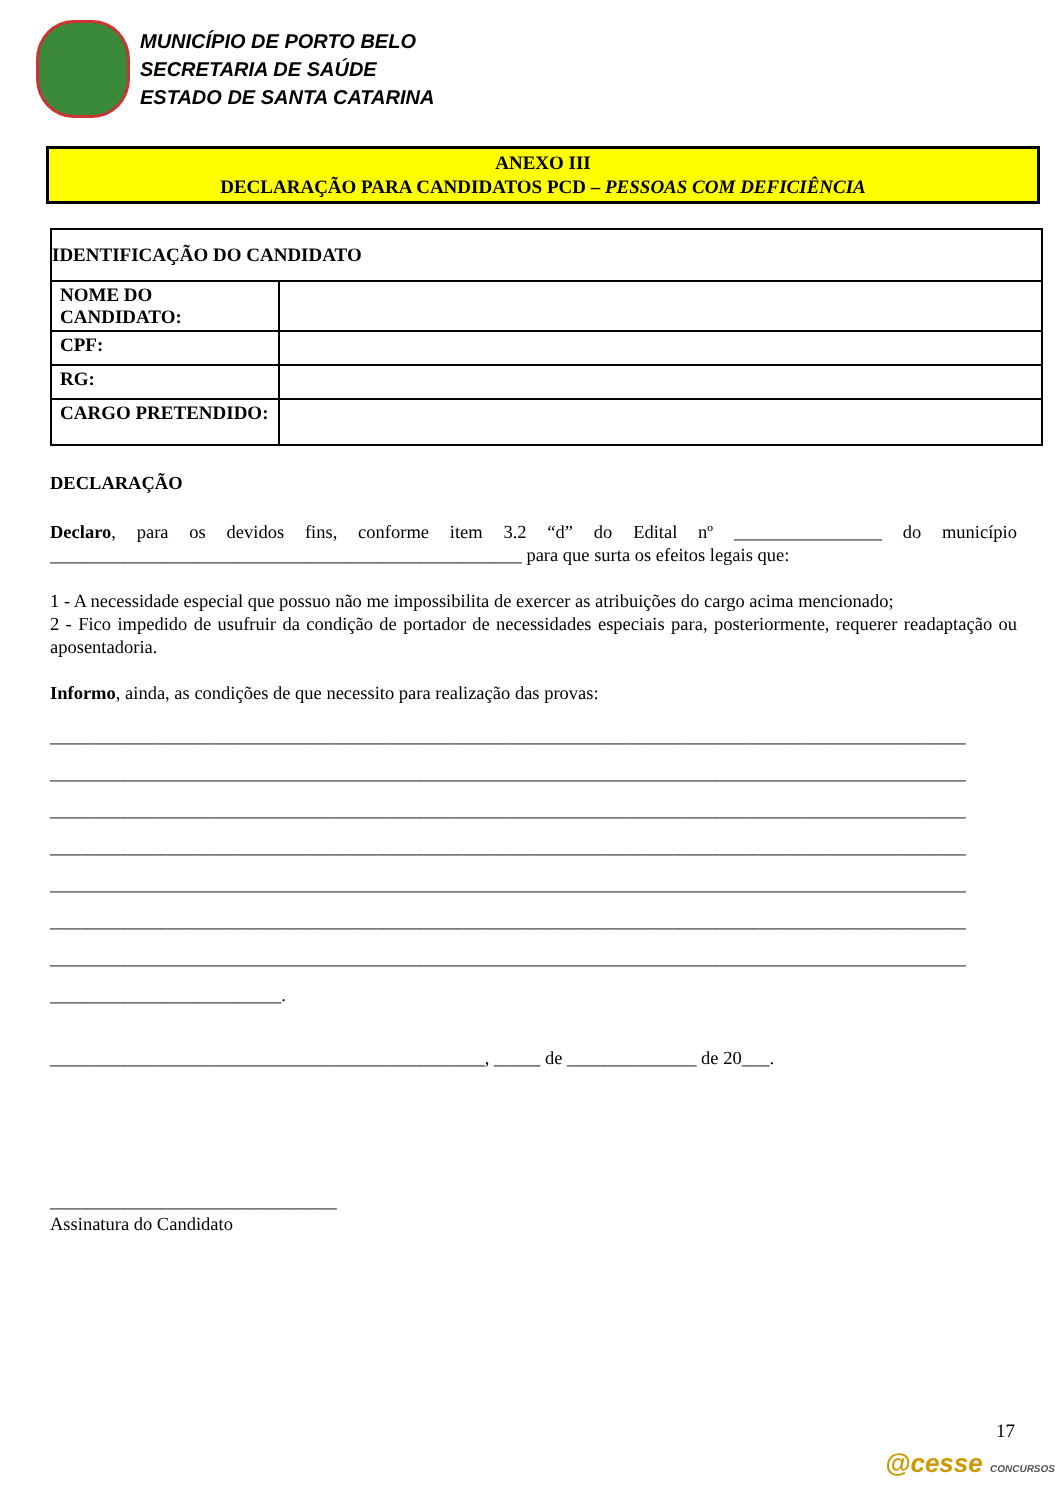MUNICÍPIO DE PORTO BELO
SECRETARIA DE SAÚDE
ESTADO DE SANTA CATARINA
ANEXO III
DECLARAÇÃO PARA CANDIDATOS PCD – PESSOAS COM DEFICIÊNCIA
| IDENTIFICAÇÃO DO CANDIDATO | |
| NOME DO CANDIDATO: | |
| CPF: | |
| RG: | |
| CARGO PRETENDIDO: | |
DECLARAÇÃO
Declaro, para os devidos fins, conforme item 3.2 “d” do Edital nº ________________ do município ___________________________________________________ para que surta os efeitos legais que:
1 - A necessidade especial que possuo não me impossibilita de exercer as atribuições do cargo acima mencionado;
2 - Fico impedido de usufruir da condição de portador de necessidades especiais para, posteriormente, requerer readaptação ou aposentadoria.
Informo, ainda, as condições de que necessito para realização das provas:
___________________________________________________________________________________________________
___________________________________________________________________________________________________
___________________________________________________________________________________________________
___________________________________________________________________________________________________
___________________________________________________________________________________________________
___________________________________________________________________________________________________
___________________________________________________________________________________________________
_________________________.
_______________________________________________, _____ de ______________ de 20___.
_______________________________
Assinatura do Candidato
17
@cesse CONCURSOS